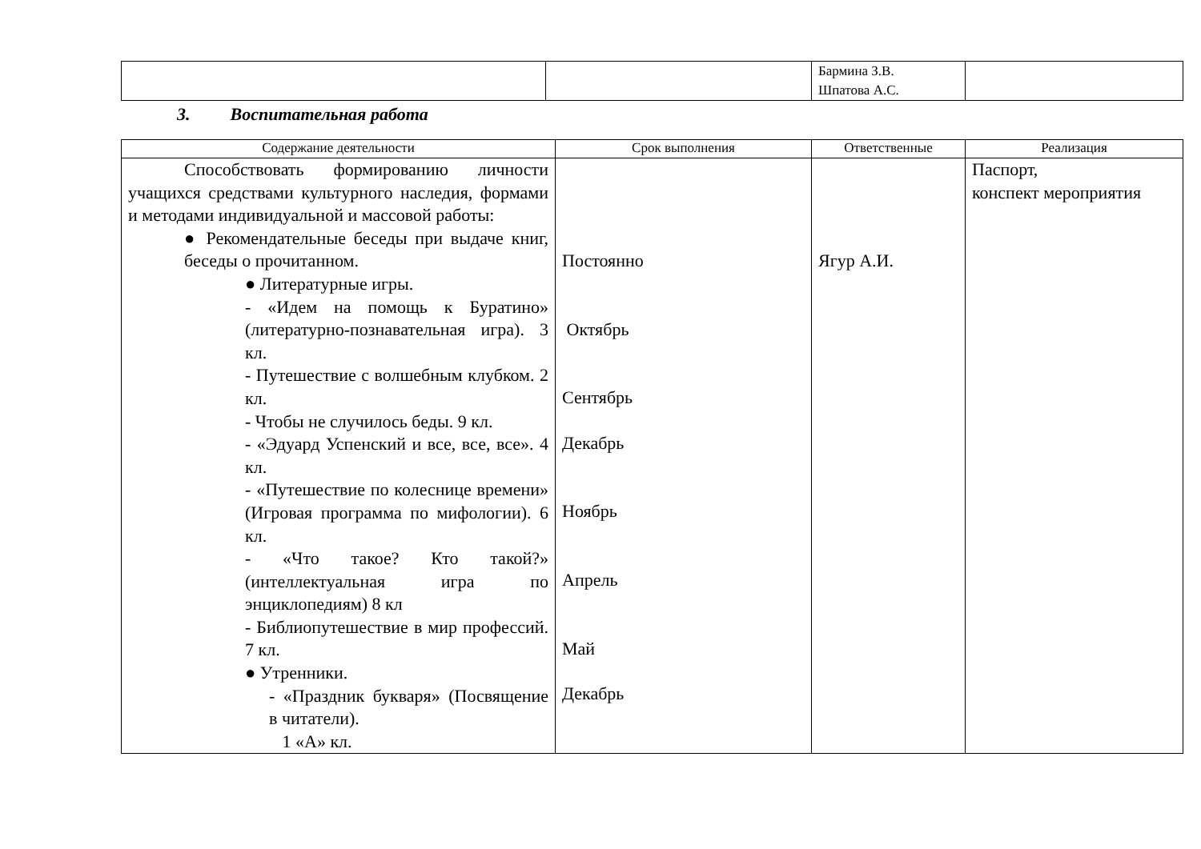| | | Бармина З.В. Шпатова А.С. | |
3. Воспитательная работа
| Содержание деятельности | Срок выполнения | Ответственные | Реализация |
| --- | --- | --- | --- |
| Способствовать формированию личности учащихся средствами культурного наследия, формами и методами индивидуальной и массовой работы: ● Рекомендательные беседы при выдаче книг, беседы о прочитанном. ● Литературные игры. - «Идем на помощь к Буратино» (литературно-познавательная игра). 3 кл. - Путешествие с волшебным клубком. 2 кл. - Чтобы не случилось беды. 9 кл. - «Эдуард Успенский и все, все, все». 4 кл. - «Путешествие по колеснице времени» (Игровая программа по мифологии). 6 кл. - «Что такое? Кто такой?» (интеллектуальная игра по энциклопедиям) 8 кл - Библиопутешествие в мир профессий. 7 кл. ● Утренники. - «Праздник букваря» (Посвящение в читатели). 1 «А» кл. | Постоянно Октябрь Сентябрь Декабрь Ноябрь Апрель Май Декабрь | Ягур А.И. | Паспорт, конспект мероприятия |